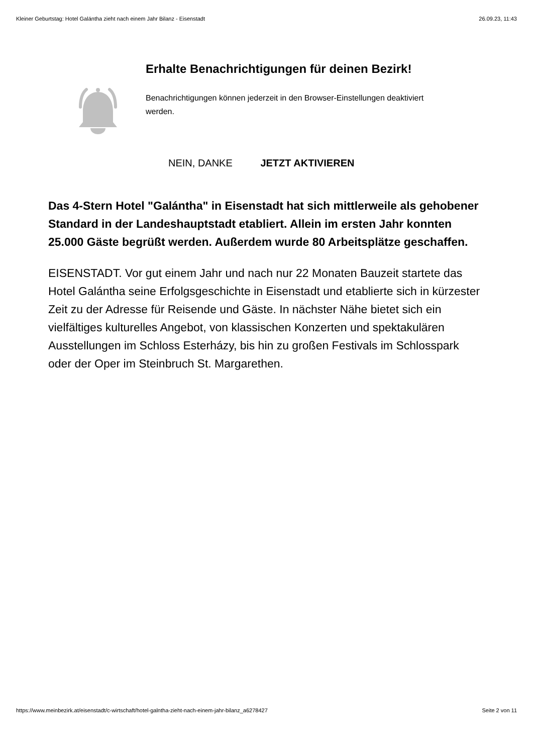Kleiner Geburtstag: Hotel Galántha zieht nach einem Jahr Bilanz - Eisenstadt 26.09.23, 11:43
Erhalte Benachrichtigungen für deinen Bezirk!
Benachrichtigungen können jederzeit in den Browser-Einstellungen deaktiviert werden.
NEIN, DANKE JETZT AKTIVIEREN
Das 4-Stern Hotel "Galántha" in Eisenstadt hat sich mittlerweile als gehobener Standard in der Landeshauptstadt etabliert. Allein im ersten Jahr konnten 25.000 Gäste begrüßt werden. Außerdem wurde 80 Arbeitsplätze geschaffen.
EISENSTADT. Vor gut einem Jahr und nach nur 22 Monaten Bauzeit startete das Hotel Galántha seine Erfolgsgeschichte in Eisenstadt und etablierte sich in kürzester Zeit zu der Adresse für Reisende und Gäste. In nächster Nähe bietet sich ein vielfältiges kulturelles Angebot, von klassischen Konzerten und spektakulären Ausstellungen im Schloss Esterházy, bis hin zu großen Festivals im Schlosspark oder der Oper im Steinbruch St. Margarethen.
https://www.meinbezirk.at/eisenstadt/c-wirtschaft/hotel-galntha-zieht-nach-einem-jahr-bilanz_a6278427 Seite 2 von 11